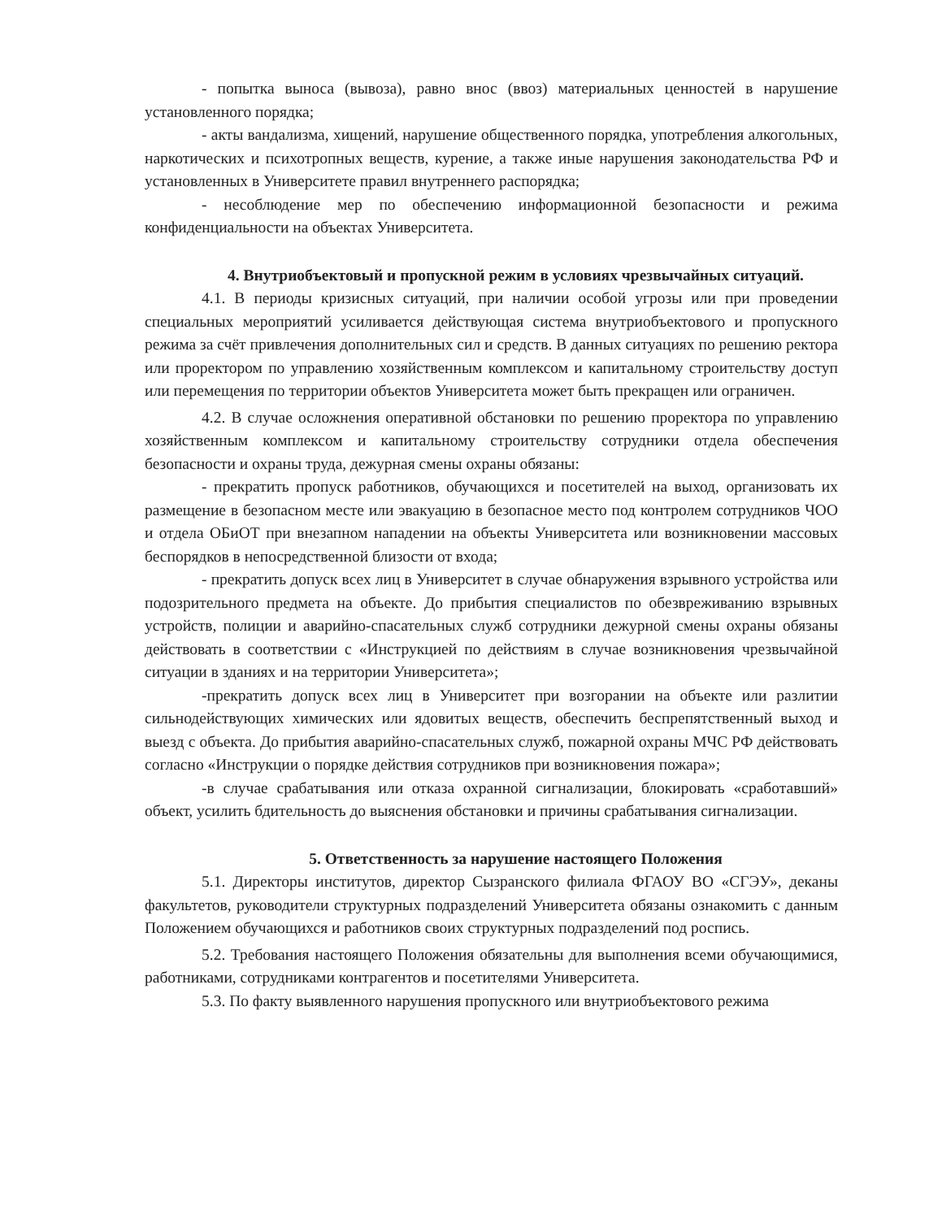- попытка выноса (вывоза), равно внос (ввоз) материальных ценностей в нарушение установленного порядка;
- акты вандализма, хищений, нарушение общественного порядка, употребления алкогольных, наркотических и психотропных веществ, курение, а также иные нарушения законодательства РФ и установленных в Университете правил внутреннего распорядка;
- несоблюдение мер по обеспечению информационной безопасности и режима конфиденциальности на объектах Университета.
4. Внутриобъектовый и пропускной режим в условиях чрезвычайных ситуаций.
4.1. В периоды кризисных ситуаций, при наличии особой угрозы или при проведении специальных мероприятий усиливается действующая система внутриобъектового и пропускного режима за счёт привлечения дополнительных сил и средств. В данных ситуациях по решению ректора или проректором по управлению хозяйственным комплексом и капитальному строительству доступ или перемещения по территории объектов Университета может быть прекращен или ограничен.
4.2. В случае осложнения оперативной обстановки по решению проректора по управлению хозяйственным комплексом и капитальному строительству сотрудники отдела обеспечения безопасности и охраны труда, дежурная смены охраны обязаны:
- прекратить пропуск работников, обучающихся и посетителей на выход, организовать их размещение в безопасном месте или эвакуацию в безопасное место под контролем сотрудников ЧОО и отдела ОБиОТ при внезапном нападении на объекты Университета или возникновении массовых беспорядков в непосредственной близости от входа;
- прекратить допуск всех лиц в Университет в случае обнаружения взрывного устройства или подозрительного предмета на объекте. До прибытия специалистов по обезвреживанию взрывных устройств, полиции и аварийно-спасательных служб сотрудники дежурной смены охраны обязаны действовать в соответствии с «Инструкцией по действиям в случае возникновения чрезвычайной ситуации в зданиях и на территории Университета»;
-прекратить допуск всех лиц в Университет при возгорании на объекте или разлитии сильнодействующих химических или ядовитых веществ, обеспечить беспрепятственный выход и выезд с объекта. До прибытия аварийно-спасательных служб, пожарной охраны МЧС РФ действовать согласно «Инструкции о порядке действия сотрудников при возникновения пожара»;
-в случае срабатывания или отказа охранной сигнализации, блокировать «сработавший» объект, усилить бдительность до выяснения обстановки и причины срабатывания сигнализации.
5. Ответственность за нарушение настоящего Положения
5.1. Директоры институтов, директор Сызранского филиала ФГАОУ ВО «СГЭУ», деканы факультетов, руководители структурных подразделений Университета обязаны ознакомить с данным Положением обучающихся и работников своих структурных подразделений под роспись.
5.2. Требования настоящего Положения обязательны для выполнения всеми обучающимися, работниками, сотрудниками контрагентов и посетителями Университета.
5.3. По факту выявленного нарушения пропускного или внутриобъектового режима